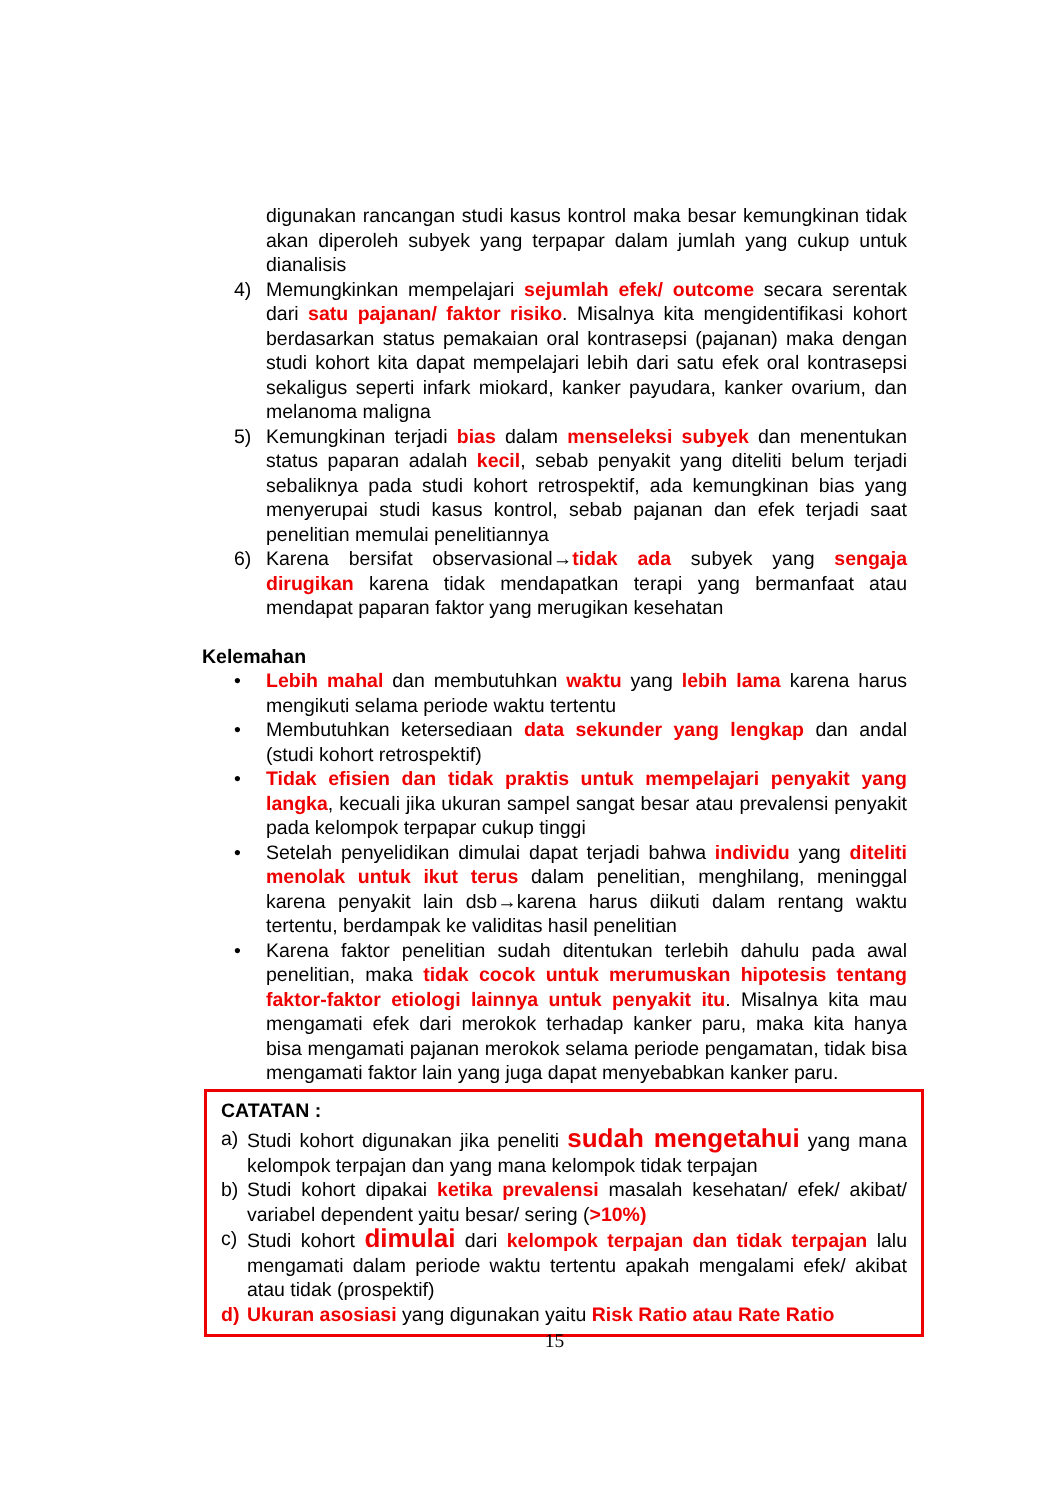digunakan rancangan studi kasus kontrol maka besar kemungkinan tidak akan diperoleh subyek yang terpapar dalam jumlah yang cukup untuk dianalisis
4) Memungkinkan mempelajari sejumlah efek/ outcome secara serentak dari satu pajanan/ faktor risiko. Misalnya kita mengidentifikasi kohort berdasarkan status pemakaian oral kontrasepsi (pajanan) maka dengan studi kohort kita dapat mempelajari lebih dari satu efek oral kontrasepsi sekaligus seperti infark miokard, kanker payudara, kanker ovarium, dan melanoma maligna
5) Kemungkinan terjadi bias dalam menseleksi subyek dan menentukan status paparan adalah kecil, sebab penyakit yang diteliti belum terjadi sebaliknya pada studi kohort retrospektif, ada kemungkinan bias yang menyerupai studi kasus kontrol, sebab pajanan dan efek terjadi saat penelitian memulai penelitiannya
6) Karena bersifat observasional→tidak ada subyek yang sengaja dirugikan karena tidak mendapatkan terapi yang bermanfaat atau mendapat paparan faktor yang merugikan kesehatan
Kelemahan
• Lebih mahal dan membutuhkan waktu yang lebih lama karena harus mengikuti selama periode waktu tertentu
• Membutuhkan ketersediaan data sekunder yang lengkap dan andal (studi kohort retrospektif)
• Tidak efisien dan tidak praktis untuk mempelajari penyakit yang langka, kecuali jika ukuran sampel sangat besar atau prevalensi penyakit pada kelompok terpapar cukup tinggi
• Setelah penyelidikan dimulai dapat terjadi bahwa individu yang diteliti menolak untuk ikut terus dalam penelitian, menghilang, meninggal karena penyakit lain dsb→karena harus diikuti dalam rentang waktu tertentu, berdampak ke validitas hasil penelitian
• Karena faktor penelitian sudah ditentukan terlebih dahulu pada awal penelitian, maka tidak cocok untuk merumuskan hipotesis tentang faktor-faktor etiologi lainnya untuk penyakit itu. Misalnya kita mau mengamati efek dari merokok terhadap kanker paru, maka kita hanya bisa mengamati pajanan merokok selama periode pengamatan, tidak bisa mengamati faktor lain yang juga dapat menyebabkan kanker paru.
CATATAN :
a) Studi kohort digunakan jika peneliti sudah mengetahui yang mana kelompok terpajan dan yang mana kelompok tidak terpajan
b) Studi kohort dipakai ketika prevalensi masalah kesehatan/ efek/ akibat/ variabel dependent yaitu besar/ sering (>10%)
c) Studi kohort dimulai dari kelompok terpajan dan tidak terpajan lalu mengamati dalam periode waktu tertentu apakah mengalami efek/ akibat atau tidak (prospektif)
d) Ukuran asosiasi yang digunakan yaitu Risk Ratio atau Rate Ratio
15